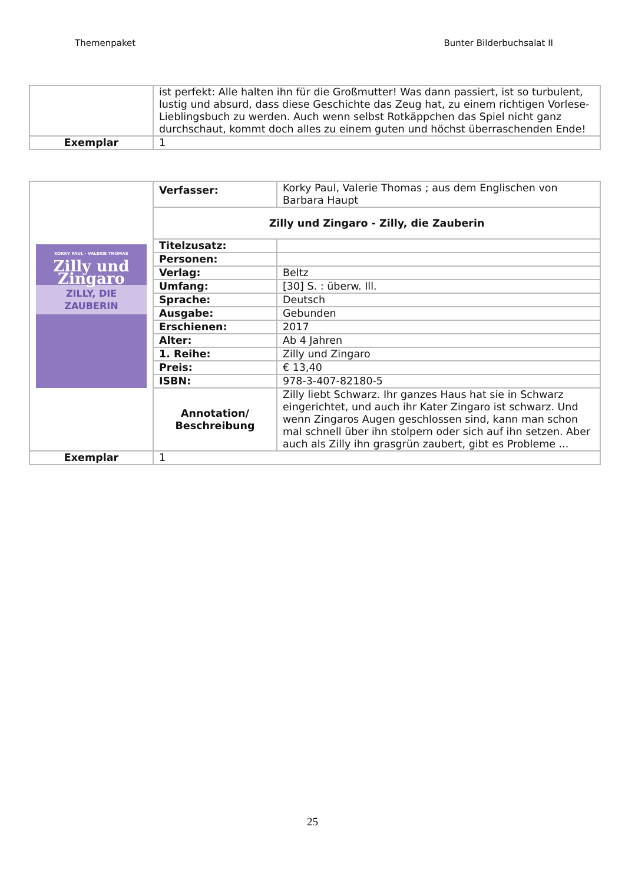Themenpaket Bunter Bilderbuchsalat II
| | ist perfekt: Alle halten ihn für die Großmutter! Was dann passiert, ist so turbulent, lustig und absurd, dass diese Geschichte das Zeug hat, zu einem richtigen Vorlese-Lieblingsbuch zu werden. Auch wenn selbst Rotkäppchen das Spiel nicht ganz durchschaut, kommt doch alles zu einem guten und höchst überraschenden Ende! |
| Exemplar | 1 |
| KORKY PAUL · VALERIE THOMAS Zilly und Zingaro ZILLY, DIE ZAUBERIN | Verfasser: | Korky Paul, Valerie Thomas ; aus dem Englischen von Barbara Haupt |
| | Zilly und Zingaro - Zilly, die Zauberin | |
| | Titelzusatz: | |
| | Personen: | |
| | Verlag: | Beltz |
| | Umfang: | [30] S. : überw. Ill. |
| | Sprache: | Deutsch |
| | Ausgabe: | Gebunden |
| | Erschienen: | 2017 |
| | Alter: | Ab 4 Jahren |
| | 1. Reihe: | Zilly und Zingaro |
| | Preis: | € 13,40 |
| | ISBN: | 978-3-407-82180-5 |
| | Annotation/ Beschreibung | Zilly liebt Schwarz. Ihr ganzes Haus hat sie in Schwarz eingerichtet, und auch ihr Kater Zingaro ist schwarz. Und wenn Zingaros Augen geschlossen sind, kann man schon mal schnell über ihn stolpern oder sich auf ihn setzen. Aber auch als Zilly ihn grasgrün zaubert, gibt es Probleme ... |
| Exemplar | 1 | |
25